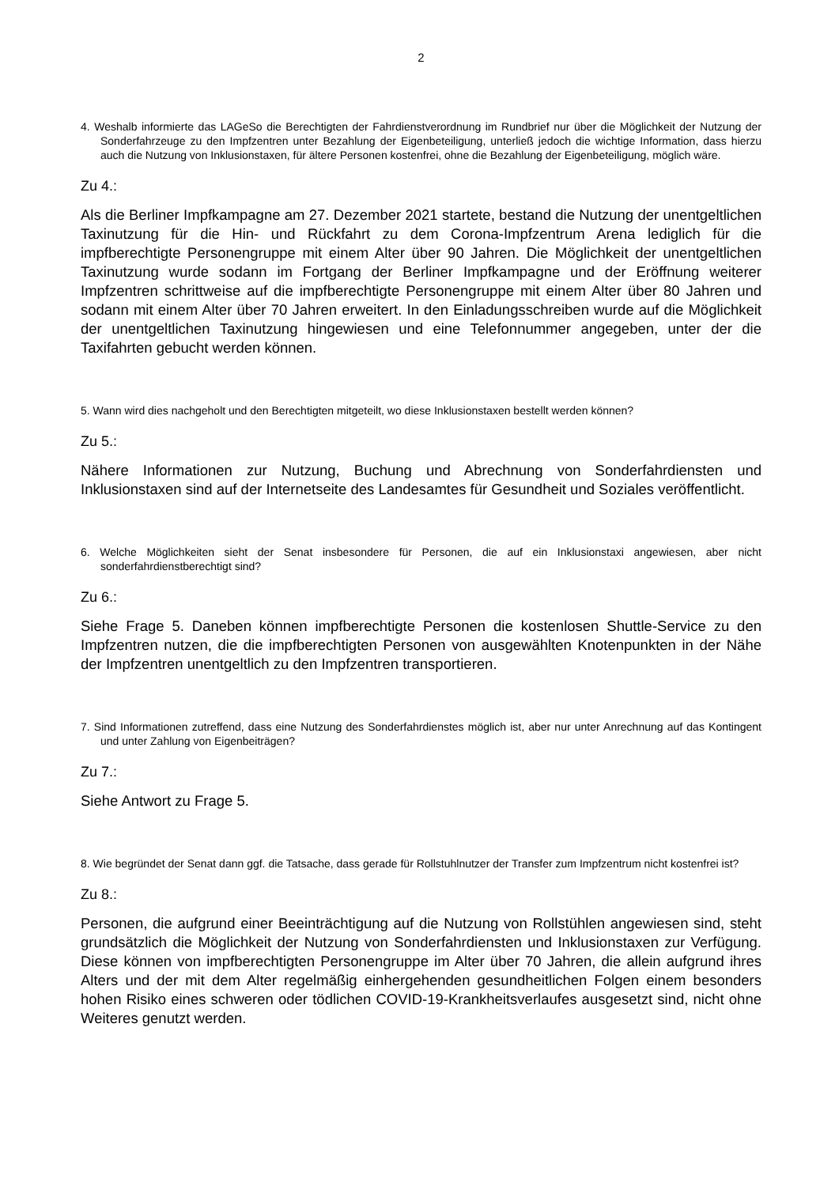2
4. Weshalb informierte das LAGeSo die Berechtigten der Fahrdienstverordnung im Rundbrief nur über die Möglichkeit der Nutzung der Sonderfahrzeuge zu den Impfzentren unter Bezahlung der Eigenbeteiligung, unterließ jedoch die wichtige Information, dass hierzu auch die Nutzung von Inklusionstaxen, für ältere Personen kostenfrei, ohne die Bezahlung der Eigenbeteiligung, möglich wäre.
Zu 4.:
Als die Berliner Impfkampagne am 27. Dezember 2021 startete, bestand die Nutzung der unentgeltlichen Taxinutzung für die Hin- und Rückfahrt zu dem Corona-Impfzentrum Arena lediglich für die impfberechtigte Personengruppe mit einem Alter über 90 Jahren. Die Möglichkeit der unentgeltlichen Taxinutzung wurde sodann im Fortgang der Berliner Impfkampagne und der Eröffnung weiterer Impfzentren schrittweise auf die impfberechtigte Personengruppe mit einem Alter über 80 Jahren und sodann mit einem Alter über 70 Jahren erweitert. In den Einladungsschreiben wurde auf die Möglichkeit der unentgeltlichen Taxinutzung hingewiesen und eine Telefonnummer angegeben, unter der die Taxifahrten gebucht werden können.
5. Wann wird dies nachgeholt und den Berechtigten mitgeteilt, wo diese Inklusionstaxen bestellt werden können?
Zu 5.:
Nähere Informationen zur Nutzung, Buchung und Abrechnung von Sonderfahrdiensten und Inklusionstaxen sind auf der Internetseite des Landesamtes für Gesundheit und Soziales veröffentlicht.
6. Welche Möglichkeiten sieht der Senat insbesondere für Personen, die auf ein Inklusionstaxi angewiesen, aber nicht sonderfahrdienstberechtigt sind?
Zu 6.:
Siehe Frage 5. Daneben können impfberechtigte Personen die kostenlosen Shuttle-Service zu den Impfzentren nutzen, die die impfberechtigten Personen von ausgewählten Knotenpunkten in der Nähe der Impfzentren unentgeltlich zu den Impfzentren transportieren.
7. Sind Informationen zutreffend, dass eine Nutzung des Sonderfahrdienstes möglich ist, aber nur unter Anrechnung auf das Kontingent und unter Zahlung von Eigenbeiträgen?
Zu 7.:
Siehe Antwort zu Frage 5.
8. Wie begründet der Senat dann ggf. die Tatsache, dass gerade für Rollstuhlnutzer der Transfer zum Impfzentrum nicht kostenfrei ist?
Zu 8.:
Personen, die aufgrund einer Beeinträchtigung auf die Nutzung von Rollstühlen angewiesen sind, steht grundsätzlich die Möglichkeit der Nutzung von Sonderfahrdiensten und Inklusionstaxen zur Verfügung. Diese können von impfberechtigten Personengruppe im Alter über 70 Jahren, die allein aufgrund ihres Alters und der mit dem Alter regelmäßig einhergehenden gesundheitlichen Folgen einem besonders hohen Risiko eines schweren oder tödlichen COVID-19-Krankheitsverlaufes ausgesetzt sind, nicht ohne Weiteres genutzt werden.